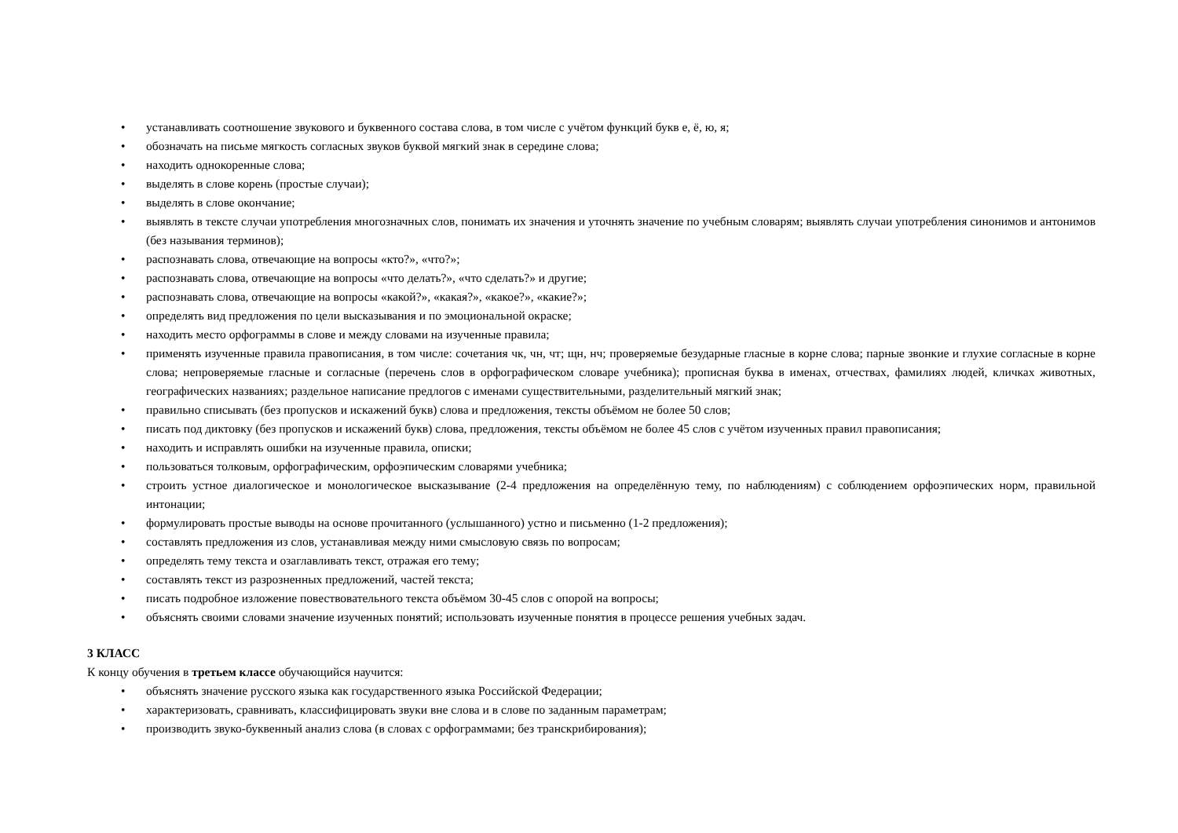• устанавливать соотношение звукового и буквенного состава слова, в том числе с учётом функций букв е, ё, ю, я;
• обозначать на письме мягкость согласных звуков буквой мягкий знак в середине слова;
• находить однокоренные слова;
• выделять в слове корень (простые случаи);
• выделять в слове окончание;
• выявлять в тексте случаи употребления многозначных слов, понимать их значения и уточнять значение по учебным словарям; выявлять случаи употребления синонимов и антонимов (без называния терминов);
• распознавать слова, отвечающие на вопросы «кто?», «что?»;
• распознавать слова, отвечающие на вопросы «что делать?», «что сделать?» и другие;
• распознавать слова, отвечающие на вопросы «какой?», «какая?», «какое?», «какие?»;
• определять вид предложения по цели высказывания и по эмоциональной окраске;
• находить место орфограммы в слове и между словами на изученные правила;
• применять изученные правила правописания, в том числе: сочетания чк, чн, чт; щн, нч; проверяемые безударные гласные в корне слова; парные звонкие и глухие согласные в корне слова; непроверяемые гласные и согласные (перечень слов в орфографическом словаре учебника); прописная буква в именах, отчествах, фамилиях людей, кличках животных, географических названиях; раздельное написание предлогов с именами существительными, разделительный мягкий знак;
• правильно списывать (без пропусков и искажений букв) слова и предложения, тексты объёмом не более 50 слов;
• писать под диктовку (без пропусков и искажений букв) слова, предложения, тексты объёмом не более 45 слов с учётом изученных правил правописания;
• находить и исправлять ошибки на изученные правила, описки;
• пользоваться толковым, орфографическим, орфоэпическим словарями учебника;
• строить устное диалогическое и монологическое высказывание (2-4 предложения на определённую тему, по наблюдениям) с соблюдением орфоэпических норм, правильной интонации;
• формулировать простые выводы на основе прочитанного (услышанного) устно и письменно (1-2 предложения);
• составлять предложения из слов, устанавливая между ними смысловую связь по вопросам;
• определять тему текста и озаглавливать текст, отражая его тему;
• составлять текст из разрозненных предложений, частей текста;
• писать подробное изложение повествовательного текста объёмом 30-45 слов с опорой на вопросы;
• объяснять своими словами значение изученных понятий; использовать изученные понятия в процессе решения учебных задач.
3 КЛАСС
К концу обучения в третьем классе обучающийся научится:
• объяснять значение русского языка как государственного языка Российской Федерации;
• характеризовать, сравнивать, классифицировать звуки вне слова и в слове по заданным параметрам;
• производить звуко-буквенный анализ слова (в словах с орфограммами; без транскрибирования);